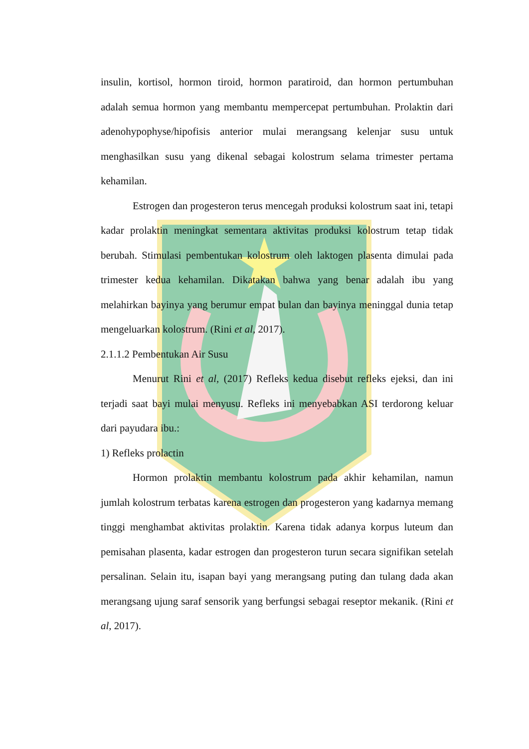insulin, kortisol, hormon tiroid, hormon paratiroid, dan hormon pertumbuhan adalah semua hormon yang membantu mempercepat pertumbuhan. Prolaktin dari adenohypophyse/hipofisis anterior mulai merangsang kelenjar susu untuk menghasilkan susu yang dikenal sebagai kolostrum selama trimester pertama kehamilan.
Estrogen dan progesteron terus mencegah produksi kolostrum saat ini, tetapi kadar prolaktin meningkat sementara aktivitas produksi kolostrum tetap tidak berubah. Stimulasi pembentukan kolostrum oleh laktogen plasenta dimulai pada trimester kedua kehamilan. Dikatakan bahwa yang benar adalah ibu yang melahirkan bayinya yang berumur empat bulan dan bayinya meninggal dunia tetap mengeluarkan kolostrum. (Rini et al, 2017).
2.1.1.2 Pembentukan Air Susu
Menurut Rini et al, (2017) Refleks kedua disebut refleks ejeksi, dan ini terjadi saat bayi mulai menyusu. Refleks ini menyebabkan ASI terdorong keluar dari payudara ibu.:
1) Refleks prolactin
Hormon prolaktin membantu kolostrum pada akhir kehamilan, namun jumlah kolostrum terbatas karena estrogen dan progesteron yang kadarnya memang tinggi menghambat aktivitas prolaktin. Karena tidak adanya korpus luteum dan pemisahan plasenta, kadar estrogen dan progesteron turun secara signifikan setelah persalinan. Selain itu, isapan bayi yang merangsang puting dan tulang dada akan merangsang ujung saraf sensorik yang berfungsi sebagai reseptor mekanik. (Rini et al, 2017).